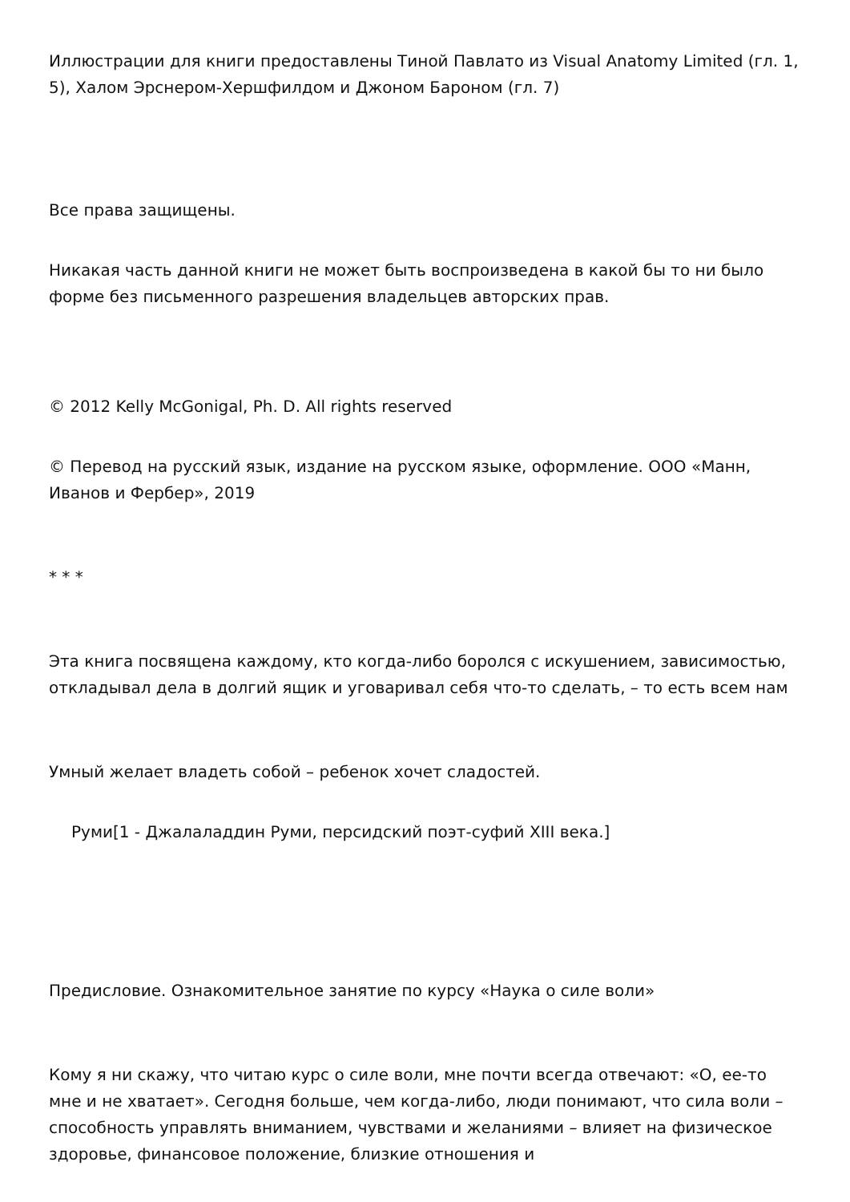Иллюстрации для книги предоставлены Тиной Павлато из Visual Anatomy Limited (гл. 1, 5), Халом Эрснером-Хершфилдом и Джоном Бароном (гл. 7)
Все права защищены.
Никакая часть данной книги не может быть воспроизведена в какой бы то ни было форме без письменного разрешения владельцев авторских прав.
© 2012 Kelly McGonigal, Ph. D. All rights reserved
© Перевод на русский язык, издание на русском языке, оформление. ООО «Манн, Иванов и Фербер», 2019
* * *
Эта книга посвящена каждому, кто когда-либо боролся с искушением, зависимостью, откладывал дела в долгий ящик и уговаривал себя что-то сделать, – то есть всем нам
Умный желает владеть собой – ребенок хочет сладостей.
Руми[1 - Джалаладдин Руми, персидский поэт-суфий XIII века.]
Предисловие. Ознакомительное занятие по курсу «Наука о силе воли»
Кому я ни скажу, что читаю курс о силе воли, мне почти всегда отвечают: «О, ее-то мне и не хватает». Сегодня больше, чем когда-либо, люди понимают, что сила воли – способность управлять вниманием, чувствами и желаниями – влияет на физическое здоровье, финансовое положение, близкие отношения и